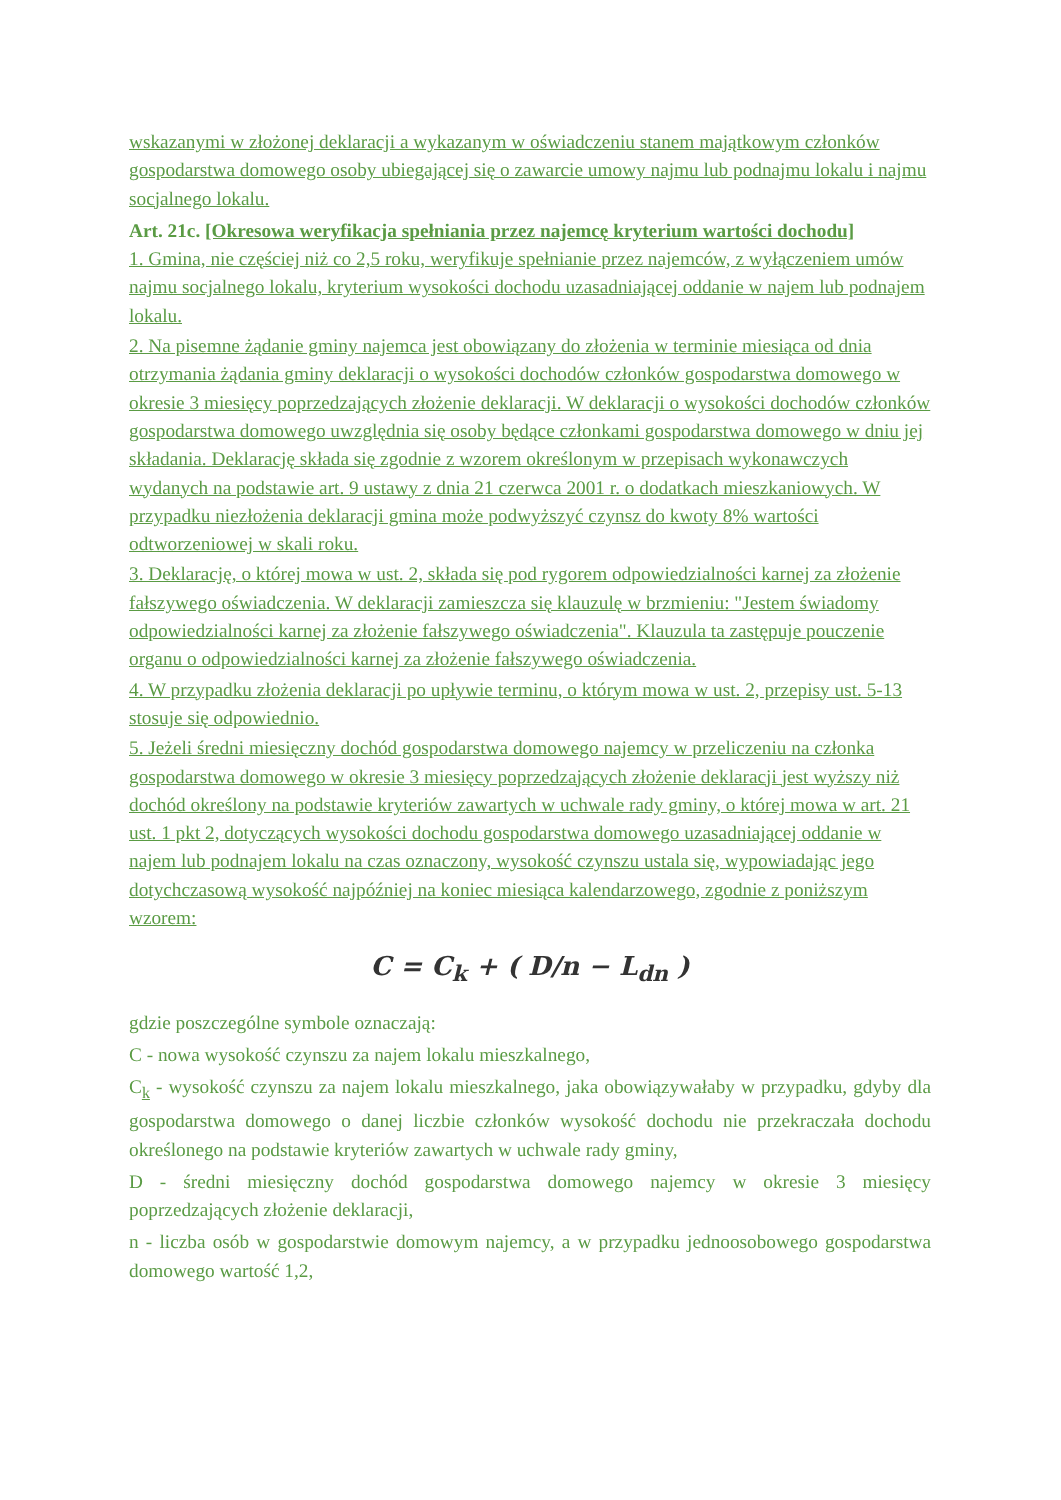wskazanymi w złożonej deklaracji a wykazanym w oświadczeniu stanem majątkowym członków gospodarstwa domowego osoby ubiegającej się o zawarcie umowy najmu lub podnajmu lokalu i najmu socjalnego lokalu.
Art. 21c. [Okresowa weryfikacja spełniania przez najemcę kryterium wartości dochodu]
1. Gmina, nie częściej niż co 2,5 roku, weryfikuje spełnianie przez najemców, z wyłączeniem umów najmu socjalnego lokalu, kryterium wysokości dochodu uzasadniającej oddanie w najem lub podnajem lokalu.
2. Na pisemne żądanie gminy najemca jest obowiązany do złożenia w terminie miesiąca od dnia otrzymania żądania gminy deklaracji o wysokości dochodów członków gospodarstwa domowego w okresie 3 miesięcy poprzedzających złożenie deklaracji. W deklaracji o wysokości dochodów członków gospodarstwa domowego uwzględnia się osoby będące członkami gospodarstwa domowego w dniu jej składania. Deklarację składa się zgodnie z wzorem określonym w przepisach wykonawczych wydanych na podstawie art. 9 ustawy z dnia 21 czerwca 2001 r. o dodatkach mieszkaniowych. W przypadku niezłożenia deklaracji gmina może podwyższyć czynsz do kwoty 8% wartości odtworzeniowej w skali roku.
3. Deklarację, o której mowa w ust. 2, składa się pod rygorem odpowiedzialności karnej za złożenie fałszywego oświadczenia. W deklaracji zamieszcza się klauzulę w brzmieniu: "Jestem świadomy odpowiedzialności karnej za złożenie fałszywego oświadczenia". Klauzula ta zastępuje pouczenie organu o odpowiedzialności karnej za złożenie fałszywego oświadczenia.
4. W przypadku złożenia deklaracji po upływie terminu, o którym mowa w ust. 2, przepisy ust. 5-13 stosuje się odpowiednio.
5. Jeżeli średni miesięczny dochód gospodarstwa domowego najemcy w przeliczeniu na członka gospodarstwa domowego w okresie 3 miesięcy poprzedzających złożenie deklaracji jest wyższy niż dochód określony na podstawie kryteriów zawartych w uchwale rady gminy, o której mowa w art. 21 ust. 1 pkt 2, dotyczących wysokości dochodu gospodarstwa domowego uzasadniającej oddanie w najem lub podnajem lokalu na czas oznaczony, wysokość czynszu ustala się, wypowiadając jego dotychczasową wysokość najpóźniej na koniec miesiąca kalendarzowego, zgodnie z poniższym wzorem:
C = C<sub>k</sub> + ( D/n − L<sub>dn</sub> )
gdzie poszczególne symbole oznaczają:
C - nowa wysokość czynszu za najem lokalu mieszkalnego,
C<sub>k</sub> - wysokość czynszu za najem lokalu mieszkalnego, jaka obowiązywałaby w przypadku, gdyby dla gospodarstwa domowego o danej liczbie członków wysokość dochodu nie przekraczała dochodu określonego na podstawie kryteriów zawartych w uchwale rady gminy,
D - średni miesięczny dochód gospodarstwa domowego najemcy w okresie 3 miesięcy poprzedzających złożenie deklaracji,
n - liczba osób w gospodarstwie domowym najemcy, a w przypadku jednoosobowego gospodarstwa domowego wartość 1,2,